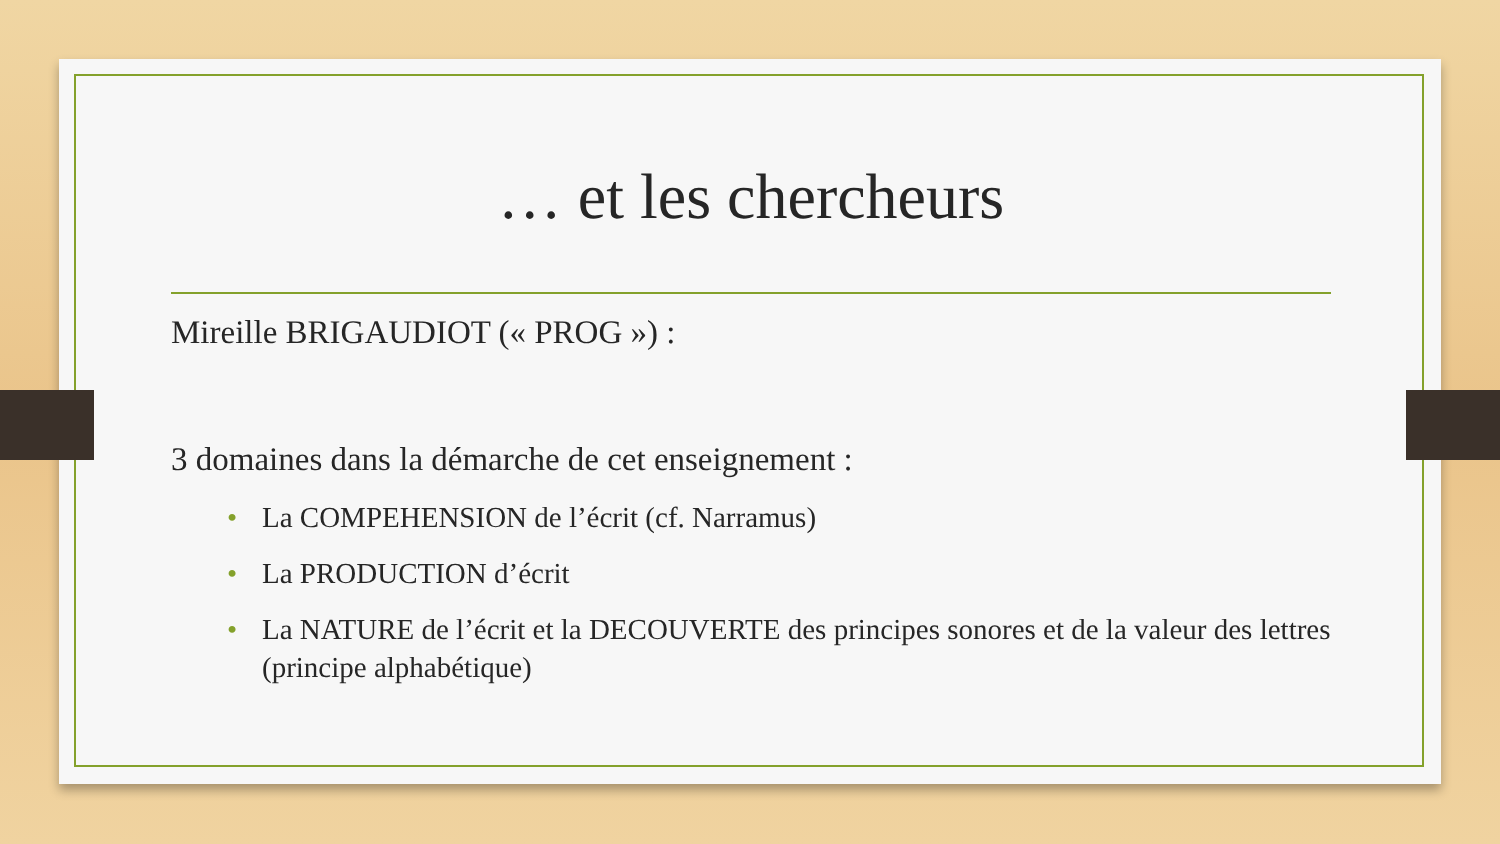… et les chercheurs
Mireille BRIGAUDIOT (« PROG ») :
3 domaines dans la démarche de cet enseignement :
• La COMPEHENSION de l’écrit (cf. Narramus)
• La PRODUCTION d’écrit
• La NATURE de l’écrit et la DECOUVERTE des principes sonores et de la valeur des lettres (principe alphabétique)